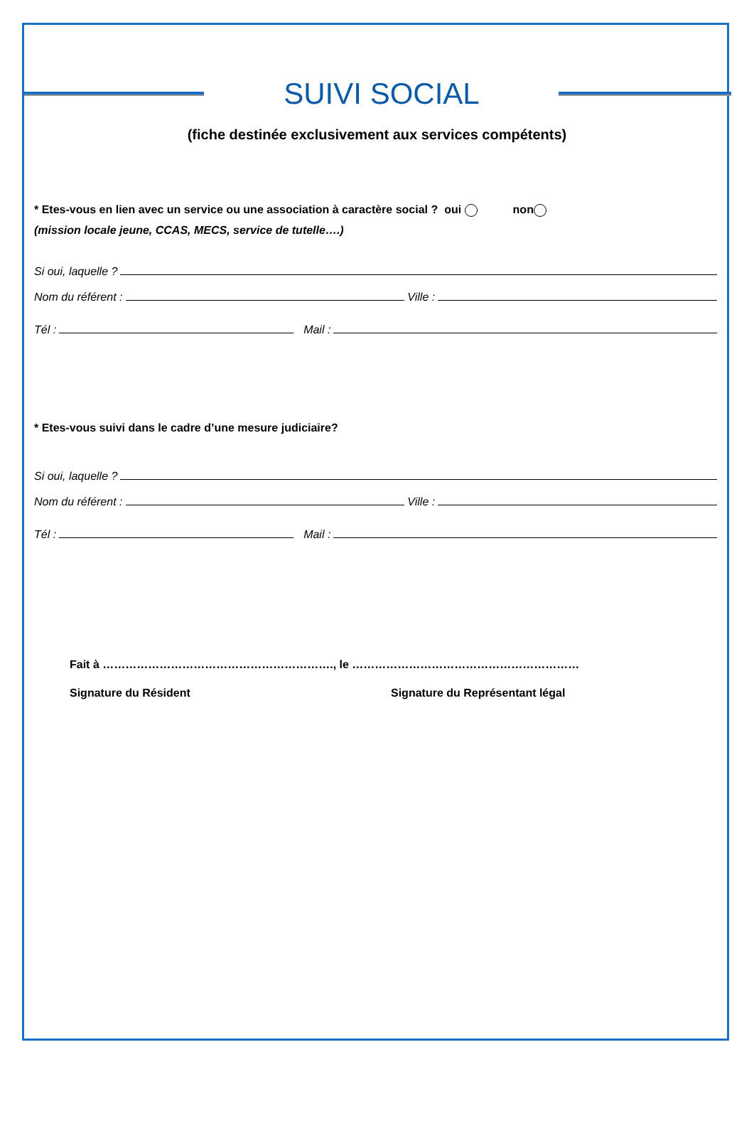SUIVI SOCIAL
(fiche destinée exclusivement aux services compétents)
* Etes-vous en lien avec un service ou une association à caractère social ? oui non
(mission locale jeune, CCAS, MECS, service de tutelle….)
Si oui, laquelle ?
Nom du référent : Ville :
Tél : Mail :
* Etes-vous suivi dans le cadre d’une mesure judiciaire?
Si oui, laquelle ?
Nom du référent : Ville :
Tél : Mail :
Fait à ……………………………………………………., le ……………………………………………………
Signature du Résident Signature du Représentant légal